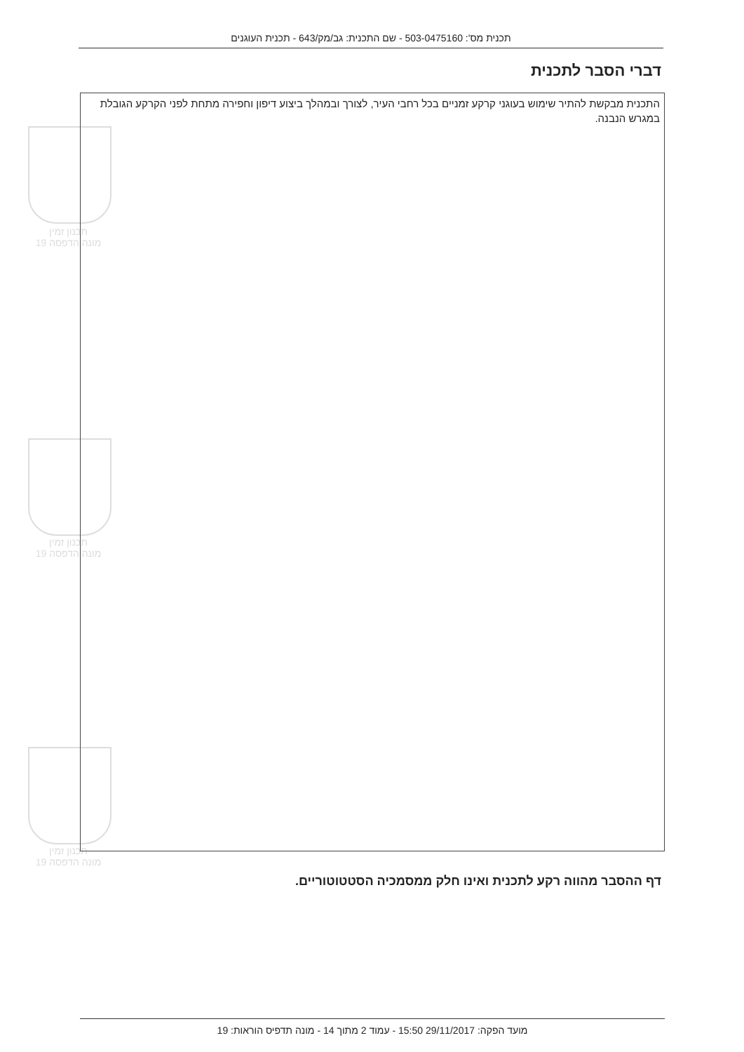תכנון זמין
מונה הדפסה 19
תכנון זמין
מונה הדפסה 19
תכנון זמין
מונה הדפסה 19
תכנית מס': 503-0475160 - שם התכנית: גב/מק/643 - תכנית העוגנים
דברי הסבר לתכנית
התכנית מבקשת להתיר שימוש בעוגני קרקע זמניים בכל רחבי העיר, לצורך ובמהלך ביצוע דיפון וחפירה מתחת לפני הקרקע הגובלת במגרש הנבנה.
דף ההסבר מהווה רקע לתכנית ואינו חלק ממסמכיה הסטטוטוריים.
מועד הפקה: 29/11/2017 15:50 - עמוד 2 מתוך 14 - מונה תדפיס הוראות: 19